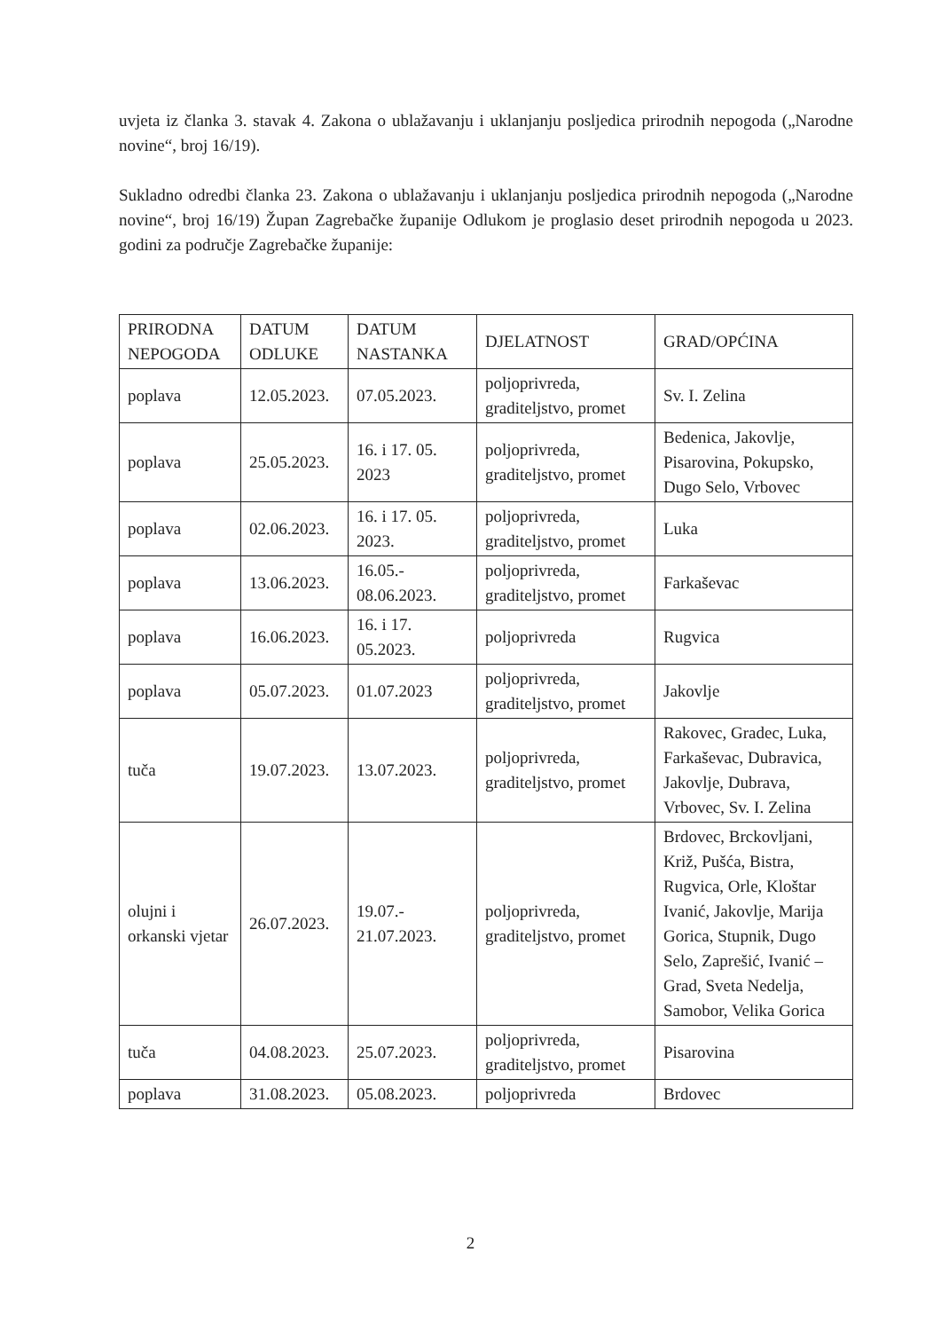uvjeta iz članka 3. stavak 4. Zakona o ublažavanju i uklanjanju posljedica prirodnih nepogoda („Narodne novine“, broj 16/19).
Sukladno odredbi članka 23. Zakona o ublažavanju i uklanjanju posljedica prirodnih nepogoda („Narodne novine“, broj 16/19) Župan Zagrebačke županije Odlukom je proglasio deset prirodnih nepogoda u 2023. godini za područje Zagrebačke županije:
| PRIRODNA NEPOGODA | DATUM ODLUKE | DATUM NASTANKA | DJELATNOST | GRAD/OPĆINA |
| poplava | 12.05.2023. | 07.05.2023. | poljoprivreda, graditeljstvo, promet | Sv. I. Zelina |
| poplava | 25.05.2023. | 16. i 17. 05. 2023 | poljoprivreda, graditeljstvo, promet | Bedenica, Jakovlje, Pisarovina, Pokupsko, Dugo Selo, Vrbovec |
| poplava | 02.06.2023. | 16. i 17. 05. 2023. | poljoprivreda, graditeljstvo, promet | Luka |
| poplava | 13.06.2023. | 16.05.- 08.06.2023. | poljoprivreda, graditeljstvo, promet | Farkaševac |
| poplava | 16.06.2023. | 16. i 17. 05.2023. | poljoprivreda | Rugvica |
| poplava | 05.07.2023. | 01.07.2023 | poljoprivreda, graditeljstvo, promet | Jakovlje |
| tuča | 19.07.2023. | 13.07.2023. | poljoprivreda, graditeljstvo, promet | Rakovec, Gradec, Luka, Farkaševac, Dubravica, Jakovlje, Dubrava, Vrbovec, Sv. I. Zelina |
| olujni i orkanski vjetar | 26.07.2023. | 19.07.- 21.07.2023. | poljoprivreda, graditeljstvo, promet | Brdovec, Brckovljani, Križ, Pušća, Bistra, Rugvica, Orle, Kloštar Ivanić, Jakovlje, Marija Gorica, Stupnik, Dugo Selo, Zaprešić, Ivanić – Grad, Sveta Nedelja, Samobor, Velika Gorica |
| tuča | 04.08.2023. | 25.07.2023. | poljoprivreda, graditeljstvo, promet | Pisarovina |
| poplava | 31.08.2023. | 05.08.2023. | poljoprivreda | Brdovec |
2